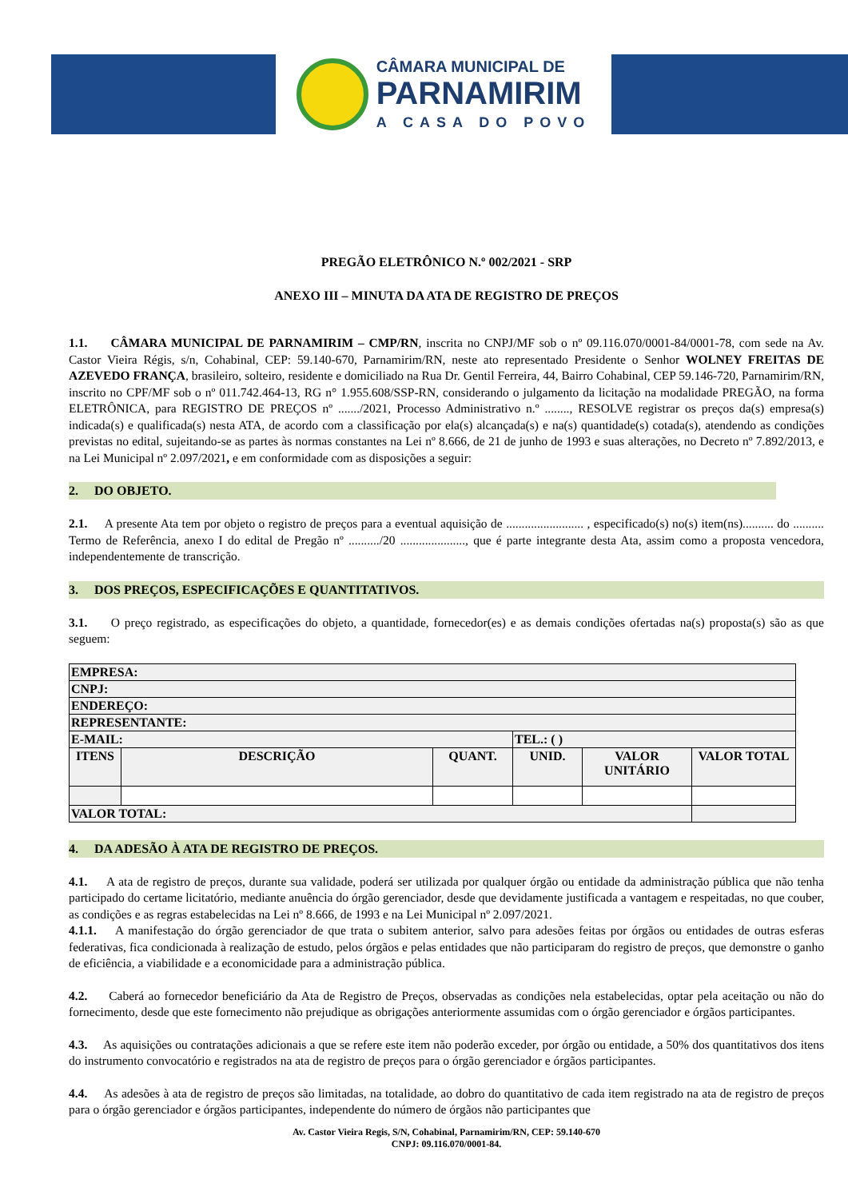CÂMARA MUNICIPAL DE
PARNAMIRIM
A CASA DO POVO
PREGÃO ELETRÔNICO N.º 002/2021 - SRP
ANEXO III – MINUTA DA ATA DE REGISTRO DE PREÇOS
1.1. CÂMARA MUNICIPAL DE PARNAMIRIM – CMP/RN, inscrita no CNPJ/MF sob o nº 09.116.070/0001-84/0001-78, com sede na Av. Castor Vieira Régis, s/n, Cohabinal, CEP: 59.140-670, Parnamirim/RN, neste ato representado Presidente o Senhor WOLNEY FREITAS DE AZEVEDO FRANÇA, brasileiro, solteiro, residente e domiciliado na Rua Dr. Gentil Ferreira, 44, Bairro Cohabinal, CEP 59.146-720, Parnamirim/RN, inscrito no CPF/MF sob o nº 011.742.464-13, RG n° 1.955.608/SSP-RN, considerando o julgamento da licitação na modalidade PREGÃO, na forma ELETRÔNICA, para REGISTRO DE PREÇOS nº ......./2021, Processo Administrativo n.º ........, RESOLVE registrar os preços da(s) empresa(s) indicada(s) e qualificada(s) nesta ATA, de acordo com a classificação por ela(s) alcançada(s) e na(s) quantidade(s) cotada(s), atendendo as condições previstas no edital, sujeitando-se as partes às normas constantes na Lei nº 8.666, de 21 de junho de 1993 e suas alterações, no Decreto nº 7.892/2013, e na Lei Municipal nº 2.097/2021, e em conformidade com as disposições a seguir:
2. DO OBJETO.
2.1. A presente Ata tem por objeto o registro de preços para a eventual aquisição de ......................... , especificado(s) no(s) item(ns).......... do .......... Termo de Referência, anexo I do edital de Pregão nº ........../20 ....................., que é parte integrante desta Ata, assim como a proposta vencedora, independentemente de transcrição.
3. DOS PREÇOS, ESPECIFICAÇÕES E QUANTITATIVOS.
3.1. O preço registrado, as especificações do objeto, a quantidade, fornecedor(es) e as demais condições ofertadas na(s) proposta(s) são as que seguem:
| EMPRESA: | | | | | |
| --- | --- | --- | --- | --- | --- |
| CNPJ: | | | | | |
| ENDEREÇO: | | | | | |
| REPRESENTANTE: | | | | | |
| E-MAIL: | | | TEL.: ( ) | | |
| ITENS | DESCRIÇÃO | QUANT. | UNID. | VALOR UNITÁRIO | VALOR TOTAL |
| VALOR TOTAL: | | | | | |
4. DA ADESÃO À ATA DE REGISTRO DE PREÇOS.
4.1. A ata de registro de preços, durante sua validade, poderá ser utilizada por qualquer órgão ou entidade da administração pública que não tenha participado do certame licitatório, mediante anuência do órgão gerenciador, desde que devidamente justificada a vantagem e respeitadas, no que couber, as condições e as regras estabelecidas na Lei nº 8.666, de 1993 e na Lei Municipal nº 2.097/2021.
4.1.1. A manifestação do órgão gerenciador de que trata o subitem anterior, salvo para adesões feitas por órgãos ou entidades de outras esferas federativas, fica condicionada à realização de estudo, pelos órgãos e pelas entidades que não participaram do registro de preços, que demonstre o ganho de eficiência, a viabilidade e a economicidade para a administração pública.
4.2. Caberá ao fornecedor beneficiário da Ata de Registro de Preços, observadas as condições nela estabelecidas, optar pela aceitação ou não do fornecimento, desde que este fornecimento não prejudique as obrigações anteriormente assumidas com o órgão gerenciador e órgãos participantes.
4.3. As aquisições ou contratações adicionais a que se refere este item não poderão exceder, por órgão ou entidade, a 50% dos quantitativos dos itens do instrumento convocatório e registrados na ata de registro de preços para o órgão gerenciador e órgãos participantes.
4.4. As adesões à ata de registro de preços são limitadas, na totalidade, ao dobro do quantitativo de cada item registrado na ata de registro de preços para o órgão gerenciador e órgãos participantes, independente do número de órgãos não participantes que
Av. Castor Vieira Regis, S/N, Cohabinal, Parnamirim/RN, CEP: 59.140-670
CNPJ: 09.116.070/0001-84.